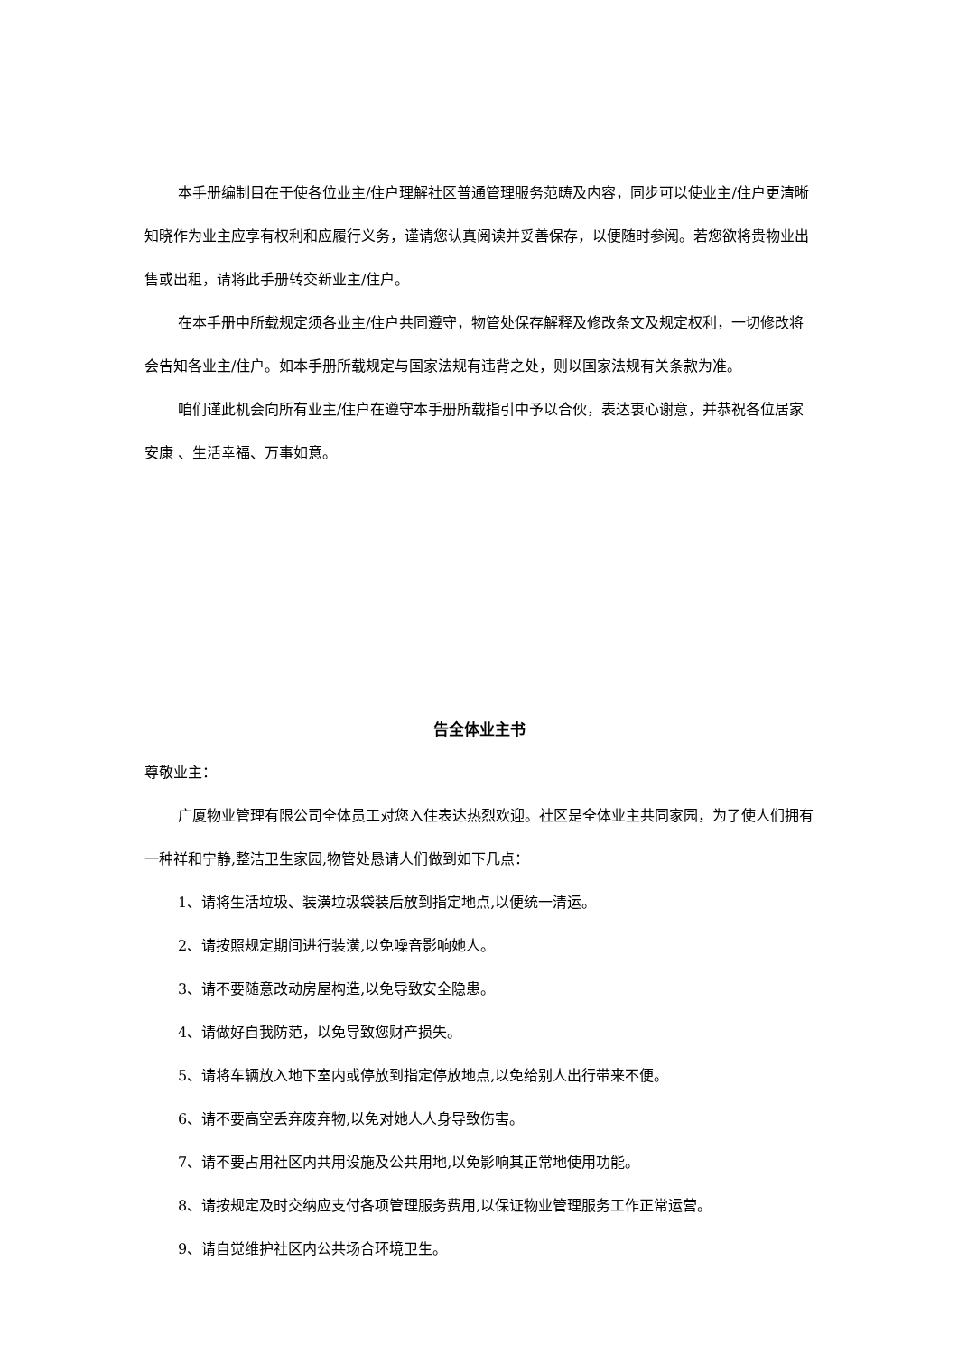本手册编制目在于使各位业主/住户理解社区普通管理服务范畴及内容，同步可以使业主/住户更清晰知晓作为业主应享有权利和应履行义务，谨请您认真阅读并妥善保存，以便随时参阅。若您欲将贵物业出售或出租，请将此手册转交新业主/住户。
在本手册中所载规定须各业主/住户共同遵守，物管处保存解释及修改条文及规定权利，一切修改将会告知各业主/住户。如本手册所载规定与国家法规有违背之处，则以国家法规有关条款为准。
咱们谨此机会向所有业主/住户在遵守本手册所载指引中予以合伙，表达衷心谢意，并恭祝各位居家安康 、生活幸福、万事如意。
告全体业主书
尊敬业主：
广厦物业管理有限公司全体员工对您入住表达热烈欢迎。社区是全体业主共同家园，为了使人们拥有一种祥和宁静,整洁卫生家园,物管处恳请人们做到如下几点：
1、请将生活垃圾、装潢垃圾袋装后放到指定地点,以便统一清运。
2、请按照规定期间进行装潢,以免噪音影响她人。
3、请不要随意改动房屋构造,以免导致安全隐患。
4、请做好自我防范，以免导致您财产损失。
5、请将车辆放入地下室内或停放到指定停放地点,以免给别人出行带来不便。
6、请不要高空丢弃废弃物,以免对她人人身导致伤害。
7、请不要占用社区内共用设施及公共用地,以免影响其正常地使用功能。
8、请按规定及时交纳应支付各项管理服务费用,以保证物业管理服务工作正常运营。
9、请自觉维护社区内公共场合环境卫生。